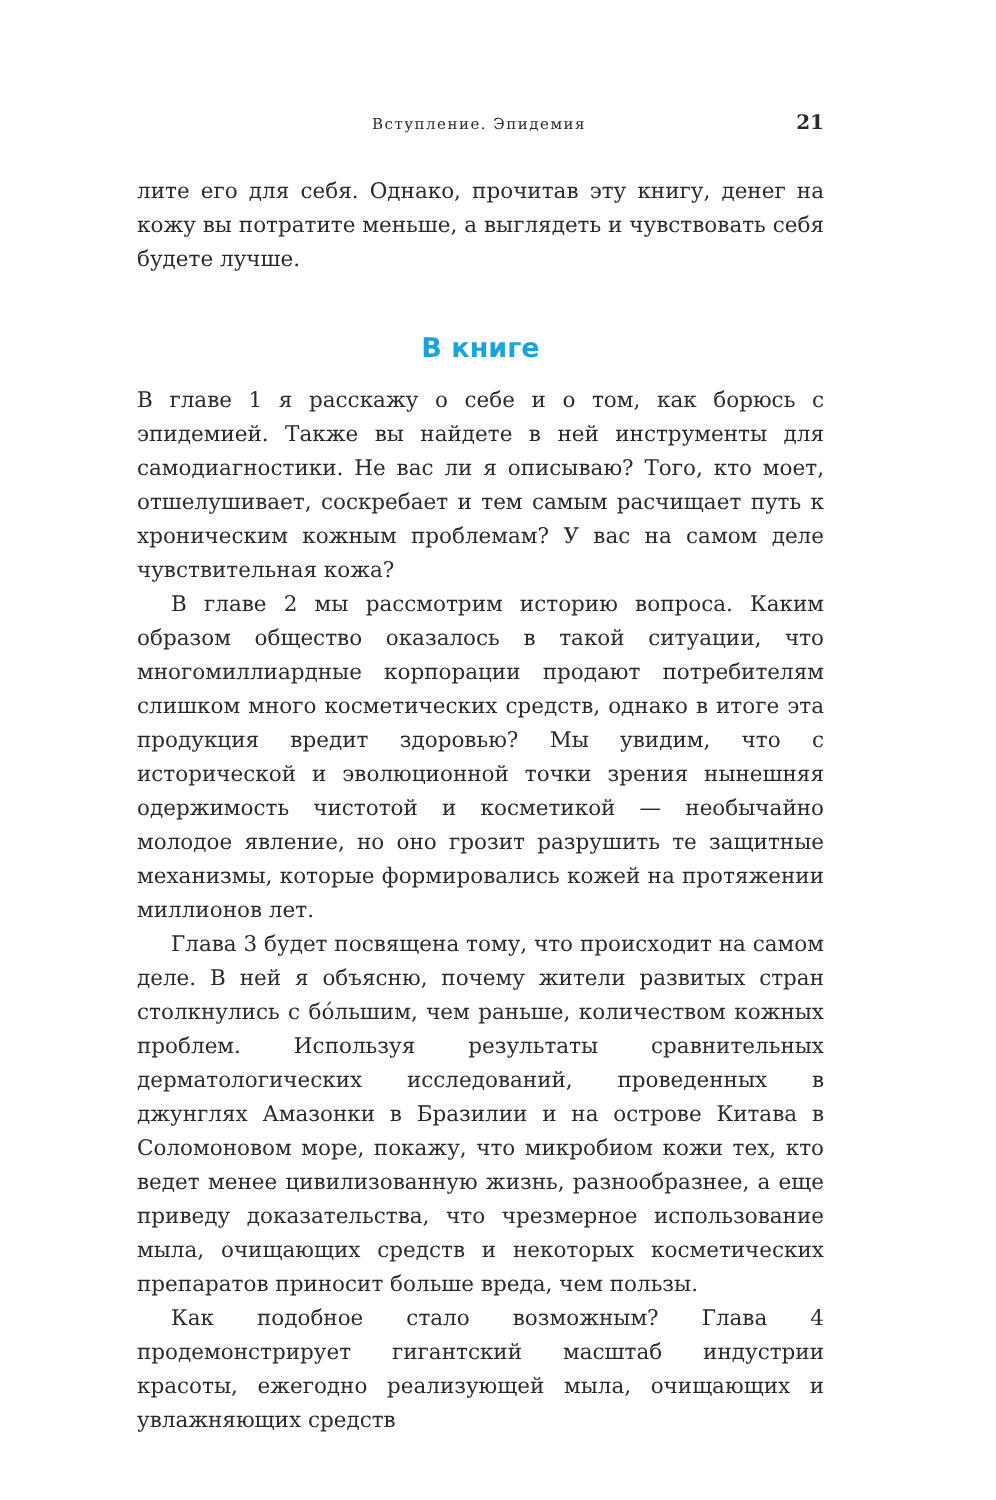Вступление. Эпидемия 21
лите его для себя. Однако, прочитав эту книгу, денег на кожу вы потратите меньше, а выглядеть и чувствовать себя будете лучше.
В книге
В главе 1 я расскажу о себе и о том, как борюсь с эпидемией. Также вы найдете в ней инструменты для самодиагностики. Не вас ли я описываю? Того, кто моет, отшелушивает, соскребает и тем самым расчищает путь к хроническим кожным проблемам? У вас на самом деле чувствительная кожа?
В главе 2 мы рассмотрим историю вопроса. Каким образом общество оказалось в такой ситуации, что многомиллиардные корпорации продают потребителям слишком много косметических средств, однако в итоге эта продукция вредит здоровью? Мы увидим, что с исторической и эволюционной точки зрения нынешняя одержимость чистотой и косметикой — необычайно молодое явление, но оно грозит разрушить те защитные механизмы, которые формировались кожей на протяжении миллионов лет.
Глава 3 будет посвящена тому, что происходит на самом деле. В ней я объясню, почему жители развитых стран столкнулись с бóльшим, чем раньше, количеством кожных проблем. Используя результаты сравнительных дерматологических исследований, проведенных в джунглях Амазонки в Бразилии и на острове Китава в Соломоновом море, покажу, что микробиом кожи тех, кто ведет менее цивилизованную жизнь, разнообразнее, а еще приведу доказательства, что чрезмерное использование мыла, очищающих средств и некоторых косметических препаратов приносит больше вреда, чем пользы.
Как подобное стало возможным? Глава 4 продемонстрирует гигантский масштаб индустрии красоты, ежегодно реализующей мыла, очищающих и увлажняющих средств